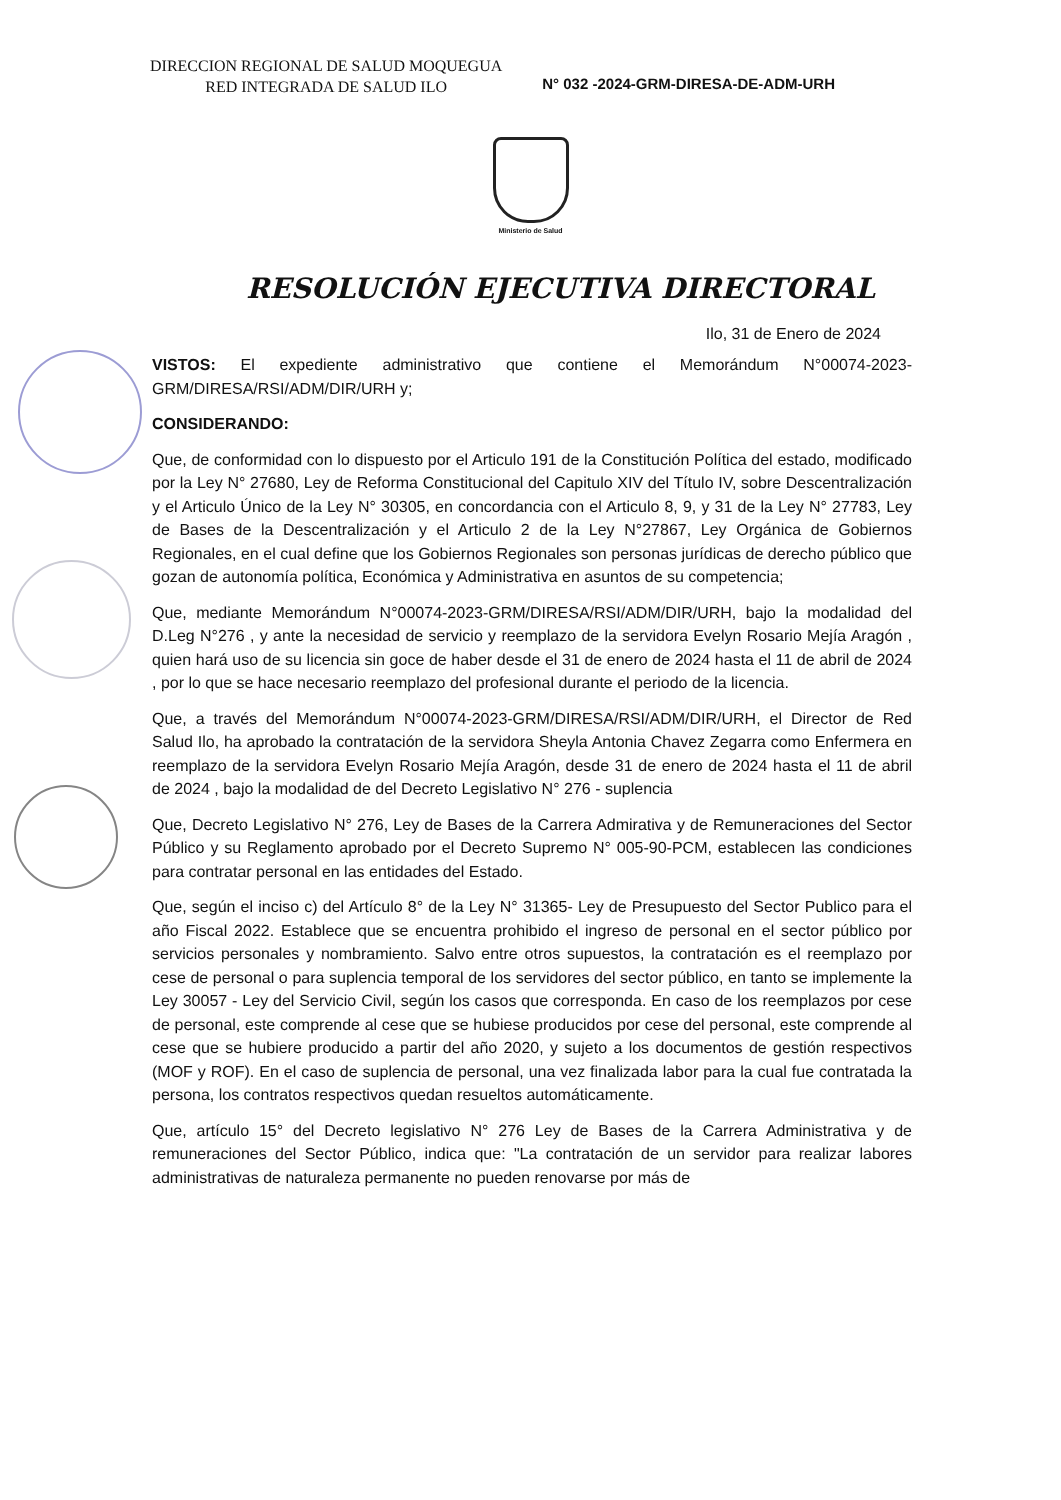DIRECCION REGIONAL DE SALUD MOQUEGUA
RED INTEGRADA DE SALUD ILO
N° 032 -2024-GRM-DIRESA-DE-ADM-URH
Ministerio de Salud
RESOLUCIÓN EJECUTIVA DIRECTORAL
Ilo, 31 de Enero de 2024
VISTOS: El expediente administrativo que contiene el Memorándum N°00074-2023-GRM/DIRESA/RSI/ADM/DIR/URH y;
CONSIDERANDO:
Que, de conformidad con lo dispuesto por el Articulo 191 de la Constitución Política del estado, modificado por la Ley N° 27680, Ley de Reforma Constitucional del Capitulo XIV del Título IV, sobre Descentralización y el Articulo Único de la Ley N° 30305, en concordancia con el Articulo 8, 9, y 31 de la Ley N° 27783, Ley de Bases de la Descentralización y el Articulo 2 de la Ley N°27867, Ley Orgánica de Gobiernos Regionales, en el cual define que los Gobiernos Regionales son personas jurídicas de derecho público que gozan de autonomía política, Económica y Administrativa en asuntos de su competencia;
Que, mediante Memorándum N°00074-2023-GRM/DIRESA/RSI/ADM/DIR/URH, bajo la modalidad del D.Leg N°276 , y ante la necesidad de servicio y reemplazo de la servidora Evelyn Rosario Mejía Aragón , quien hará uso de su licencia sin goce de haber desde el 31 de enero de 2024 hasta el 11 de abril de 2024 , por lo que se hace necesario reemplazo del profesional durante el periodo de la licencia.
Que, a través del Memorándum N°00074-2023-GRM/DIRESA/RSI/ADM/DIR/URH, el Director de Red Salud Ilo, ha aprobado la contratación de la servidora Sheyla Antonia Chavez Zegarra como Enfermera en reemplazo de la servidora Evelyn Rosario Mejía Aragón, desde 31 de enero de 2024 hasta el 11 de abril de 2024 , bajo la modalidad de del Decreto Legislativo N° 276 - suplencia
Que, Decreto Legislativo N° 276, Ley de Bases de la Carrera Admirativa y de Remuneraciones del Sector Público y su Reglamento aprobado por el Decreto Supremo N° 005-90-PCM, establecen las condiciones para contratar personal en las entidades del Estado.
Que, según el inciso c) del Artículo 8° de la Ley N° 31365- Ley de Presupuesto del Sector Publico para el año Fiscal 2022. Establece que se encuentra prohibido el ingreso de personal en el sector público por servicios personales y nombramiento. Salvo entre otros supuestos, la contratación es el reemplazo por cese de personal o para suplencia temporal de los servidores del sector público, en tanto se implemente la Ley 30057 - Ley del Servicio Civil, según los casos que corresponda. En caso de los reemplazos por cese de personal, este comprende al cese que se hubiese producidos por cese del personal, este comprende al cese que se hubiere producido a partir del año 2020, y sujeto a los documentos de gestión respectivos (MOF y ROF). En el caso de suplencia de personal, una vez finalizada labor para la cual fue contratada la persona, los contratos respectivos quedan resueltos automáticamente.
Que, artículo 15° del Decreto legislativo N° 276 Ley de Bases de la Carrera Administrativa y de remuneraciones del Sector Público, indica que: "La contratación de un servidor para realizar labores administrativas de naturaleza permanente no pueden renovarse por más de